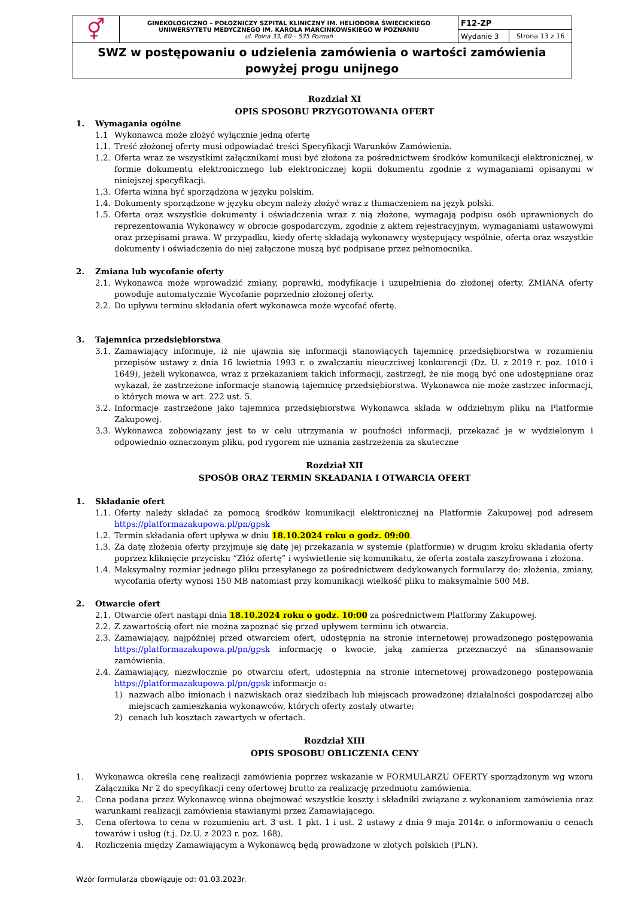| ⚥ | GINEKOLOGICZNO – POŁOŻNICZY SZPITAL KLINICZNY IM. HELIODORA ŚWIĘCICKIEGO UNIWERSYTETU MEDYCZNEGO IM. KAROLA MARCINKOWSKIEGO W POZNANIU ul. Polna 33, 60 – 535 Poznań | F12-ZP | |
| | | Wydanie 3 | Strona 13 z 16 |
| SWZ w postępowaniu o udzielenia zamówienia o wartości zamówienia powyżej progu unijnego | | | |
Rozdział XI
OPIS SPOSOBU PRZYGOTOWANIA OFERT
1. Wymagania ogólne
1.1 Wykonawca może złożyć wyłącznie jedną ofertę
1.1. Treść złożonej oferty musi odpowiadać treści Specyfikacji Warunków Zamówienia.
1.2. Oferta wraz ze wszystkimi załącznikami musi być złożona za pośrednictwem środków komunikacji elektronicznej, w formie dokumentu elektronicznego lub elektronicznej kopii dokumentu zgodnie z wymaganiami opisanymi w niniejszej specyfikacji.
1.3. Oferta winna być sporządzona w języku polskim.
1.4. Dokumenty sporządzone w języku obcym należy złożyć wraz z tłumaczeniem na język polski.
1.5. Oferta oraz wszystkie dokumenty i oświadczenia wraz z nią złożone, wymagają podpisu osób uprawnionych do reprezentowania Wykonawcy w obrocie gospodarczym, zgodnie z aktem rejestracyjnym, wymaganiami ustawowymi oraz przepisami prawa. W przypadku, kiedy ofertę składają wykonawcy występujący wspólnie, oferta oraz wszystkie dokumenty i oświadczenia do niej załączone muszą być podpisane przez pełnomocnika.
2. Zmiana lub wycofanie oferty
2.1. Wykonawca może wprowadzić zmiany, poprawki, modyfikacje i uzupełnienia do złożonej oferty. ZMIANA oferty powoduje automatycznie Wycofanie poprzednio złożonej oferty.
2.2. Do upływu terminu składania ofert wykonawca może wycofać ofertę.
3. Tajemnica przedsiębiorstwa
3.1. Zamawiający informuje, iż nie ujawnia się informacji stanowiących tajemnicę przedsiębiorstwa w rozumieniu przepisów ustawy z dnia 16 kwietnia 1993 r. o zwalczaniu nieuczciwej konkurencji (Dz. U. z 2019 r. poz. 1010 i 1649), jeżeli wykonawca, wraz z przekazaniem takich informacji, zastrzegł, że nie mogą być one udostępniane oraz wykazał, że zastrzeżone informacje stanowią tajemnicę przedsiębiorstwa. Wykonawca nie może zastrzec informacji, o których mowa w art. 222 ust. 5.
3.2. Informacje zastrzeżone jako tajemnica przedsiębiorstwa Wykonawca składa w oddzielnym pliku na Platformie Zakupowej.
3.3. Wykonawca zobowiązany jest to w celu utrzymania w poufności informacji, przekazać je w wydzielonym i odpowiednio oznaczonym pliku, pod rygorem nie uznania zastrzeżenia za skuteczne
Rozdział XII
SPOSÓB ORAZ TERMIN SKŁADANIA I OTWARCIA OFERT
1. Składanie ofert
1.1. Oferty należy składać za pomocą środków komunikacji elektronicznej na Platformie Zakupowej pod adresem https://platformazakupowa.pl/pn/gpsk
1.2. Termin składania ofert upływa w dniu 18.10.2024 roku o godz. 09:00.
1.3. Za datę złożenia oferty przyjmuje się datę jej przekazania w systemie (platformie) w drugim kroku składania oferty poprzez kliknięcie przycisku “Złóż ofertę” i wyświetlenie się komunikatu, że oferta została zaszyfrowana i złożona.
1.4. Maksymalny rozmiar jednego pliku przesyłanego za pośrednictwem dedykowanych formularzy do: złożenia, zmiany, wycofania oferty wynosi 150 MB natomiast przy komunikacji wielkość pliku to maksymalnie 500 MB.
2. Otwarcie ofert
2.1. Otwarcie ofert nastąpi dnia 18.10.2024 roku o godz. 10:00 za pośrednictwem Platformy Zakupowej.
2.2. Z zawartością ofert nie można zapoznać się przed upływem terminu ich otwarcia.
2.3. Zamawiający, najpóźniej przed otwarciem ofert, udostępnia na stronie internetowej prowadzonego postępowania https://platformazakupowa.pl/pn/gpsk informację o kwocie, jaką zamierza przeznaczyć na sfinansowanie zamówienia.
2.4. Zamawiający, niezwłocznie po otwarciu ofert, udostępnia na stronie internetowej prowadzonego postępowania https://platformazakupowa.pl/pn/gpsk informacje o:
1) nazwach albo imionach i nazwiskach oraz siedzibach lub miejscach prowadzonej działalności gospodarczej albo miejscach zamieszkania wykonawców, których oferty zostały otwarte;
2) cenach lub kosztach zawartych w ofertach.
Rozdział XIII
OPIS SPOSOBU OBLICZENIA CENY
1. Wykonawca określa cenę realizacji zamówienia poprzez wskazanie w FORMULARZU OFERTY sporządzonym wg wzoru Załącznika Nr 2 do specyfikacji ceny ofertowej brutto za realizację przedmiotu zamówienia.
2. Cena podana przez Wykonawcę winna obejmować wszystkie koszty i składniki związane z wykonaniem zamówienia oraz warunkami realizacji zamówienia stawianymi przez Zamawiającego.
3. Cena ofertowa to cena w rozumieniu art. 3 ust. 1 pkt. 1 i ust. 2 ustawy z dnia 9 maja 2014r. o informowaniu o cenach towarów i usług (t.j. Dz.U. z 2023 r. poz. 168).
4. Rozliczenia między Zamawiającym a Wykonawcą będą prowadzone w złotych polskich (PLN).
Wzór formularza obowiązuje od: 01.03.2023r.